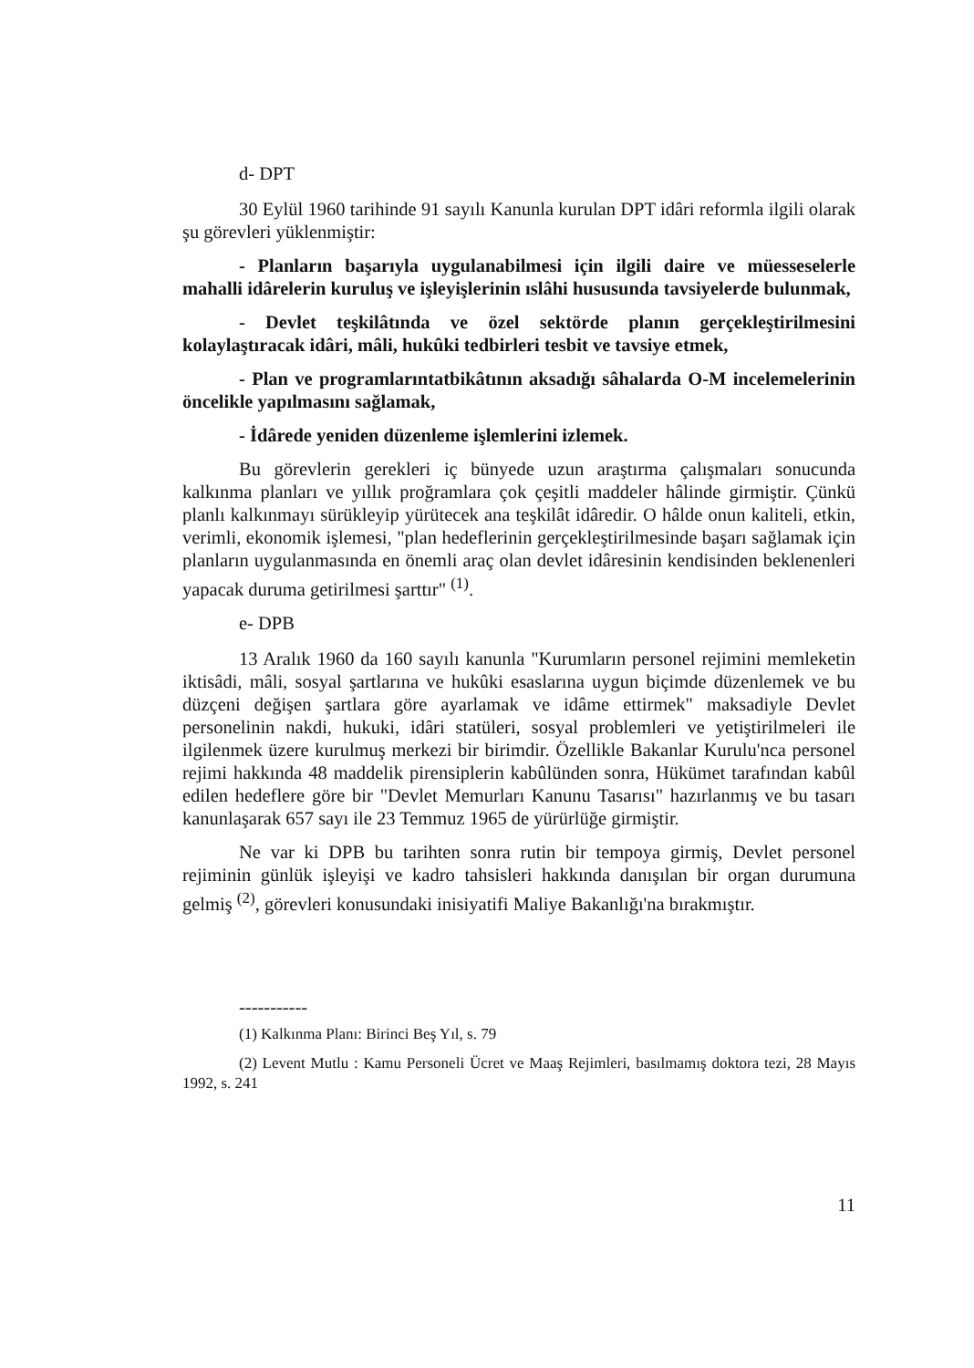d- DPT
30 Eylül 1960 tarihinde 91 sayılı Kanunla kurulan DPT idâri reformla ilgili olarak şu görevleri yüklenmiştir:
- Planların başarıyla uygulanabilmesi için ilgili daire ve müessese­lerle mahalli idârelerin kuruluş ve işleyişlerinin ıslâhi hususunda tavsi­yelerde bulunmak,
- Devlet teşkilâtında ve özel sektörde planın gerçekleştirilmesini kolaylaştıracak idâri, mâli, hukûki tedbirleri tesbit ve tavsiye etmek,
- Plan ve programlarıntatbikâtının aksadığı sâhalarda O-M ince­lemelerinin öncelikle yapılmasını sağlamak,
- İdârede yeniden düzenleme işlemlerini izlemek.
Bu görevlerin gerekleri iç bünyede uzun araştırma çalışmaları sonu­cunda kalkınma planları ve yıllık proğramlara çok çeşitli maddeler hâlinde girmiştir. Çünkü planlı kalkınmayı sürükleyip yürütecek ana teşkilât idâredir. O hâlde onun kaliteli, etkin, verimli, ekonomik işlemesi, "plan he­deflerinin gerçekleştirilmesinde başarı sağlamak için planların uygulanma­sında en önemli araç olan devlet idâresinin kendisinden beklenenleri yapa­cak duruma getirilmesi şarttır" <sup>(1)</sup>.
e- DPB
13 Aralık 1960 da 160 sayılı kanunla "Kurumların personel rejimini memleketin iktisâdi, mâli, sosyal şartlarına ve hukûki esaslarına uygun bi­çimde düzenlemek ve bu düzçeni değişen şartlara göre ayarlamak ve idâme ettirmek" maksadiyle Devlet personelinin nakdi, hukuki, idâri statüleri, sos­yal problemleri ve yetiştirilmeleri ile ilgilenmek üzere kurulmuş merkezi bir birimdir. Özellikle Bakanlar Kurulu'nca personel rejimi hakkında 48 mad­delik pirensiplerin kabûlünden sonra, Hükümet tarafından kabûl edilen he­deflere göre bir "Devlet Memurları Kanunu Tasarısı" hazırlanmış ve bu tasarı kanunlaşarak 657 sayı ile 23 Temmuz 1965 de yürürlüğe girmiştir.
Ne var ki DPB bu tarihten sonra rutin bir tempoya girmiş, Devlet per­sonel rejiminin günlük işleyişi ve kadro tahsisleri hakkında danışılan bir or­gan durumuna gelmiş <sup>(2)</sup>, görevleri konusundaki inisiyatifi Maliye Bakanlı­ğı'na bırakmıştır.
-----------
(1) Kalkınma Planı: Birinci Beş Yıl, s. 79
(2) Levent Mutlu : Kamu Personeli Ücret ve Maaş Rejimleri, basılmamış doktora te­zi, 28 Mayıs 1992, s. 241
11